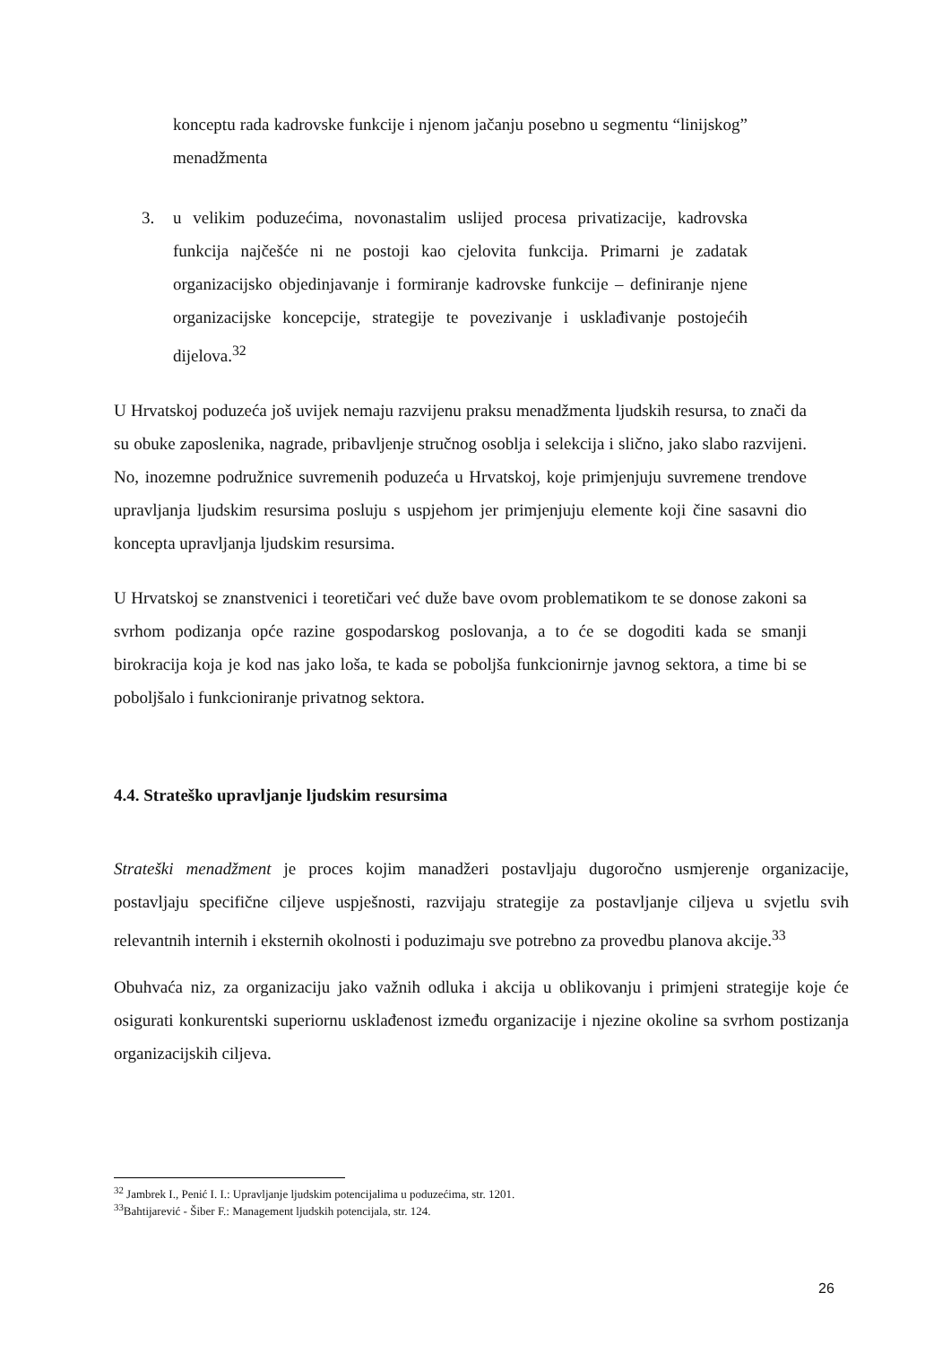konceptu rada kadrovske funkcije i njenom jačanju posebno u segmentu “linijskog” menadžmenta
3. u velikim poduzećima, novonastalim uslijed procesa privatizacije, kadrovska funkcija najčešće ni ne postoji kao cjelovita funkcija. Primarni je zadatak organizacijsko objedinjavanje i formiranje kadrovske funkcije – definiranje njene organizacijske koncepcije, strategije te povezivanje i usklađivanje postojećih dijelova.<sup>32</sup>
U Hrvatskoj poduzeća još uvijek nemaju razvijenu praksu menadžmenta ljudskih resursa, to znači da su obuke zaposlenika, nagrade, pribavljenje stručnog osoblja i selekcija i slično, jako slabo razvijeni. No, inozemne podružnice suvremenih poduzeća u Hrvatskoj, koje primjenjuju suvremene trendove upravljanja ljudskim resursima posluju s uspjehom jer primjenjuju elemente koji čine sasavni dio koncepta upravljanja ljudskim resursima.
U Hrvatskoj se znanstvenici i teoretičari već duže bave ovom problematikom te se donose zakoni sa svrhom podizanja opće razine gospodarskog poslovanja, a to će se dogoditi kada se smanji birokracija koja je kod nas jako loša, te kada se poboljša funkcionirnje javnog sektora, a time bi se poboljšalo i funkcioniranje privatnog sektora.
4.4. Strateško upravljanje ljudskim resursima
Strateški menadžment je proces kojim manadžeri postavljaju dugoročno usmjerenje organizacije, postavljaju specifične ciljeve uspješnosti, razvijaju strategije za postavljanje ciljeva u svjetlu svih relevantnih internih i eksternih okolnosti i poduzimaju sve potrebno za provedbu planova akcije.<sup>33</sup>
Obuhvaća niz, za organizaciju jako važnih odluka i akcija u oblikovanju i primjeni strategije koje će osigurati konkurentski superiornu usklađenost između organizacije i njezine okoline sa svrhom postizanja organizacijskih ciljeva.
<sup>32</sup> Jambrek I., Penić I. I.: Upravljanje ljudskim potencijalima u poduzećima, str. 1201.
<sup>33</sup> Bahtijarević - Šiber F.: Management ljudskih potencijala, str. 124.
26